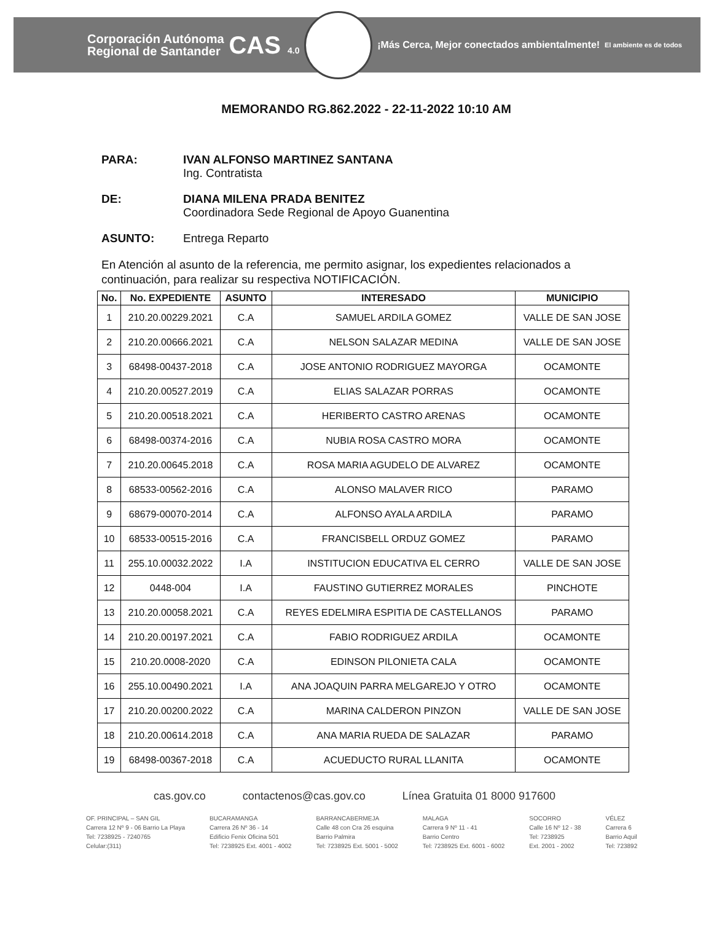Corporación Autónoma
Regional de Santander
CAS 4.0
¡Más Cerca, Mejor conectados ambientalmente!
El ambiente es de todos
MEMORANDO RG.862.2022 - 22-11-2022 10:10 AM
PARA: IVAN ALFONSO MARTINEZ SANTANA
Ing. Contratista
DE: DIANA MILENA PRADA BENITEZ
Coordinadora Sede Regional de Apoyo Guanentina
ASUNTO: Entrega Reparto
En Atención al asunto de la referencia, me permito asignar, los expedientes relacionados a continuación, para realizar su respectiva NOTIFICACIÓN.
| No. | No. EXPEDIENTE | ASUNTO | INTERESADO | MUNICIPIO |
| --- | --- | --- | --- | --- |
| 1 | 210.20.00229.2021 | C.A | SAMUEL ARDILA GOMEZ | VALLE DE SAN JOSE |
| 2 | 210.20.00666.2021 | C.A | NELSON SALAZAR MEDINA | VALLE DE SAN JOSE |
| 3 | 68498-00437-2018 | C.A | JOSE ANTONIO RODRIGUEZ MAYORGA | OCAMONTE |
| 4 | 210.20.00527.2019 | C.A | ELIAS SALAZAR PORRAS | OCAMONTE |
| 5 | 210.20.00518.2021 | C.A | HERIBERTO CASTRO ARENAS | OCAMONTE |
| 6 | 68498-00374-2016 | C.A | NUBIA ROSA CASTRO MORA | OCAMONTE |
| 7 | 210.20.00645.2018 | C.A | ROSA MARIA AGUDELO DE ALVAREZ | OCAMONTE |
| 8 | 68533-00562-2016 | C.A | ALONSO MALAVER RICO | PARAMO |
| 9 | 68679-00070-2014 | C.A | ALFONSO AYALA ARDILA | PARAMO |
| 10 | 68533-00515-2016 | C.A | FRANCISBELL ORDUZ GOMEZ | PARAMO |
| 11 | 255.10.00032.2022 | I.A | INSTITUCION EDUCATIVA EL CERRO | VALLE DE SAN JOSE |
| 12 | 0448-004 | I.A | FAUSTINO GUTIERREZ MORALES | PINCHOTE |
| 13 | 210.20.00058.2021 | C.A | REYES EDELMIRA ESPITIA DE CASTELLANOS | PARAMO |
| 14 | 210.20.00197.2021 | C.A | FABIO RODRIGUEZ ARDILA | OCAMONTE |
| 15 | 210.20.0008-2020 | C.A | EDINSON PILONIETA CALA | OCAMONTE |
| 16 | 255.10.00490.2021 | I.A | ANA JOAQUIN PARRA MELGAREJO Y OTRO | OCAMONTE |
| 17 | 210.20.00200.2022 | C.A | MARINA CALDERON PINZON | VALLE DE SAN JOSE |
| 18 | 210.20.00614.2018 | C.A | ANA MARIA RUEDA DE SALAZAR | PARAMO |
| 19 | 68498-00367-2018 | C.A | ACUEDUCTO RURAL LLANITA | OCAMONTE |
cas.gov.co contactenos@cas.gov.co Línea Gratuita 01 8000 917600
OF. PRINCIPAL – SAN GIL
Carrera 12 Nº 9 - 06 Barrio La Playa
Tel: 7238925 - 7240765
Celular:(311)
BUCARAMANGA
Carrera 26 Nº 36 - 14
Edificio Fenix Oficina 501
Tel: 7238925 Ext. 4001 - 4002
BARRANCABERMEJA
Calle 48 con Cra 26 esquina
Barrio Palmira
Tel: 7238925 Ext. 5001 - 5002
MALAGA
Carrera 9 Nº 11 - 41
Barrio Centro
Tel: 7238925 Ext. 6001 - 6002
SOCORRO
Calle 16 Nº 12 - 38
Tel: 7238925
Ext. 2001 - 2002
VÉLEZ
Carrera 6
Barrio Aquil
Tel: 723892